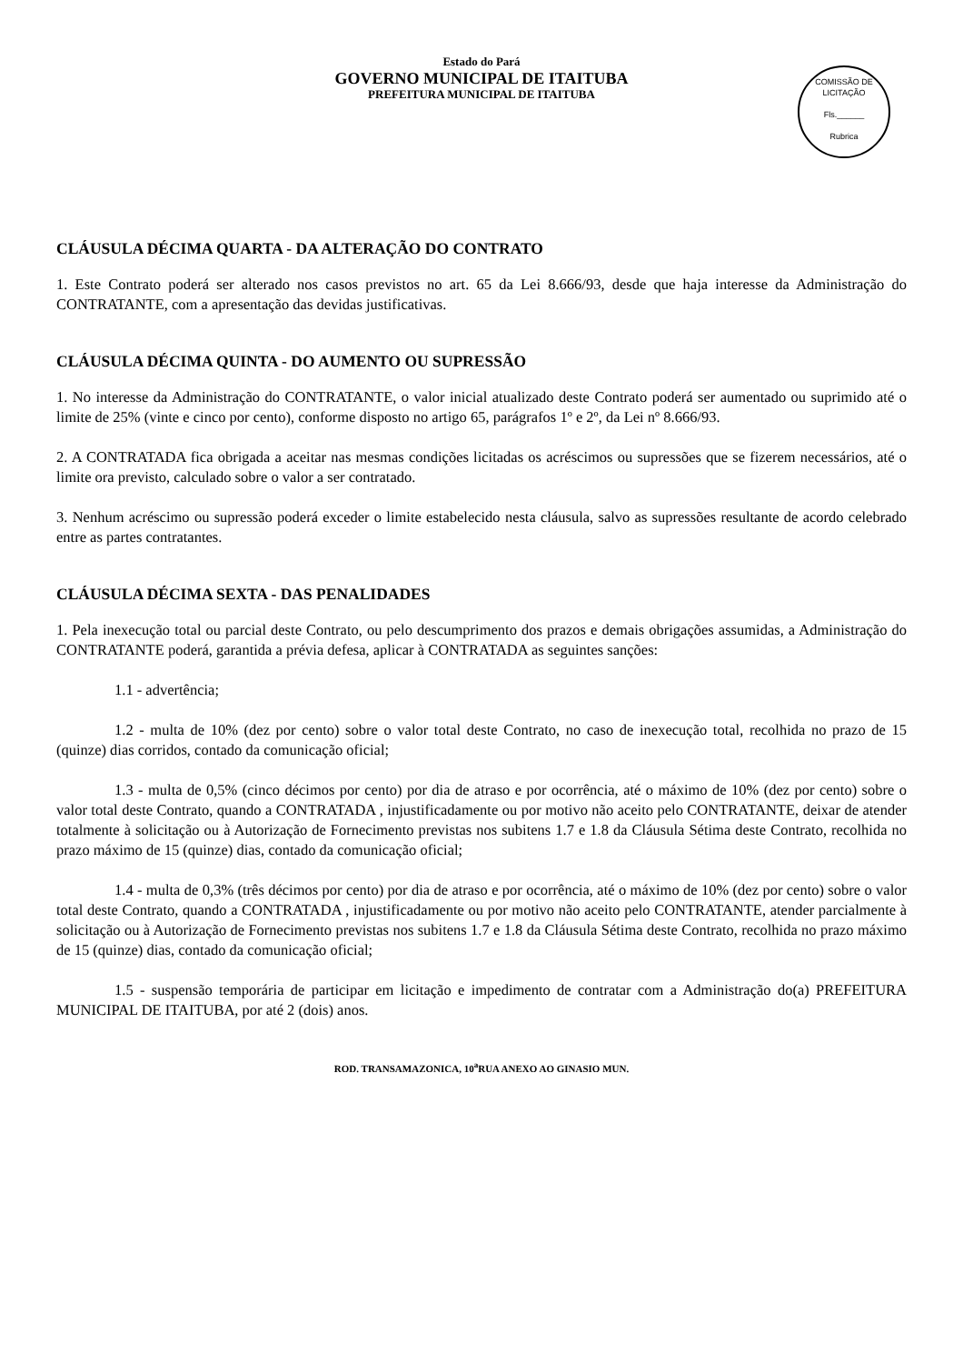Estado do Pará
GOVERNO MUNICIPAL DE ITAITUBA
PREFEITURA MUNICIPAL DE ITAITUBA
COMISSÃO DE LICITAÇÃO
Fls.______
Rubrica
CLÁUSULA DÉCIMA QUARTA - DA ALTERAÇÃO DO CONTRATO
1. Este Contrato poderá ser alterado nos casos previstos no art. 65 da Lei 8.666/93, desde que haja interesse da Administração do CONTRATANTE, com a apresentação das devidas justificativas.
CLÁUSULA DÉCIMA QUINTA - DO AUMENTO OU SUPRESSÃO
1. No interesse da Administração do CONTRATANTE, o valor inicial atualizado deste Contrato poderá ser aumentado ou suprimido até o limite de 25% (vinte e cinco por cento), conforme disposto no artigo 65, parágrafos 1º e 2º, da Lei nº 8.666/93.
2. A CONTRATADA fica obrigada a aceitar nas mesmas condições licitadas os acréscimos ou supressões que se fizerem necessários, até o limite ora previsto, calculado sobre o valor a ser contratado.
3. Nenhum acréscimo ou supressão poderá exceder o limite estabelecido nesta cláusula, salvo as supressões resultante de acordo celebrado entre as partes contratantes.
CLÁUSULA DÉCIMA SEXTA - DAS PENALIDADES
1. Pela inexecução total ou parcial deste Contrato, ou pelo descumprimento dos prazos e demais obrigações assumidas, a Administração do CONTRATANTE poderá, garantida a prévia defesa, aplicar à CONTRATADA as seguintes sanções:
1.1 - advertência;
1.2 - multa de 10% (dez por cento) sobre o valor total deste Contrato, no caso de inexecução total, recolhida no prazo de 15 (quinze) dias corridos, contado da comunicação oficial;
1.3 - multa de 0,5% (cinco décimos por cento) por dia de atraso e por ocorrência, até o máximo de 10% (dez por cento) sobre o valor total deste Contrato, quando a CONTRATADA , injustificadamente ou por motivo não aceito pelo CONTRATANTE, deixar de atender totalmente à solicitação ou à Autorização de Fornecimento previstas nos subitens 1.7 e 1.8 da Cláusula Sétima deste Contrato, recolhida no prazo máximo de 15 (quinze) dias, contado da comunicação oficial;
1.4 - multa de 0,3% (três décimos por cento) por dia de atraso e por ocorrência, até o máximo de 10% (dez por cento) sobre o valor total deste Contrato, quando a CONTRATADA , injustificadamente ou por motivo não aceito pelo CONTRATANTE, atender parcialmente à solicitação ou à Autorização de Fornecimento previstas nos subitens 1.7 e 1.8 da Cláusula Sétima deste Contrato, recolhida no prazo máximo de 15 (quinze) dias, contado da comunicação oficial;
1.5 - suspensão temporária de participar em licitação e impedimento de contratar com a Administração do(a) PREFEITURA MUNICIPAL DE ITAITUBA, por até 2 (dois) anos.
ROD. TRANSAMAZONICA, 10<sup>a</sup>RUA ANEXO AO GINASIO MUN.